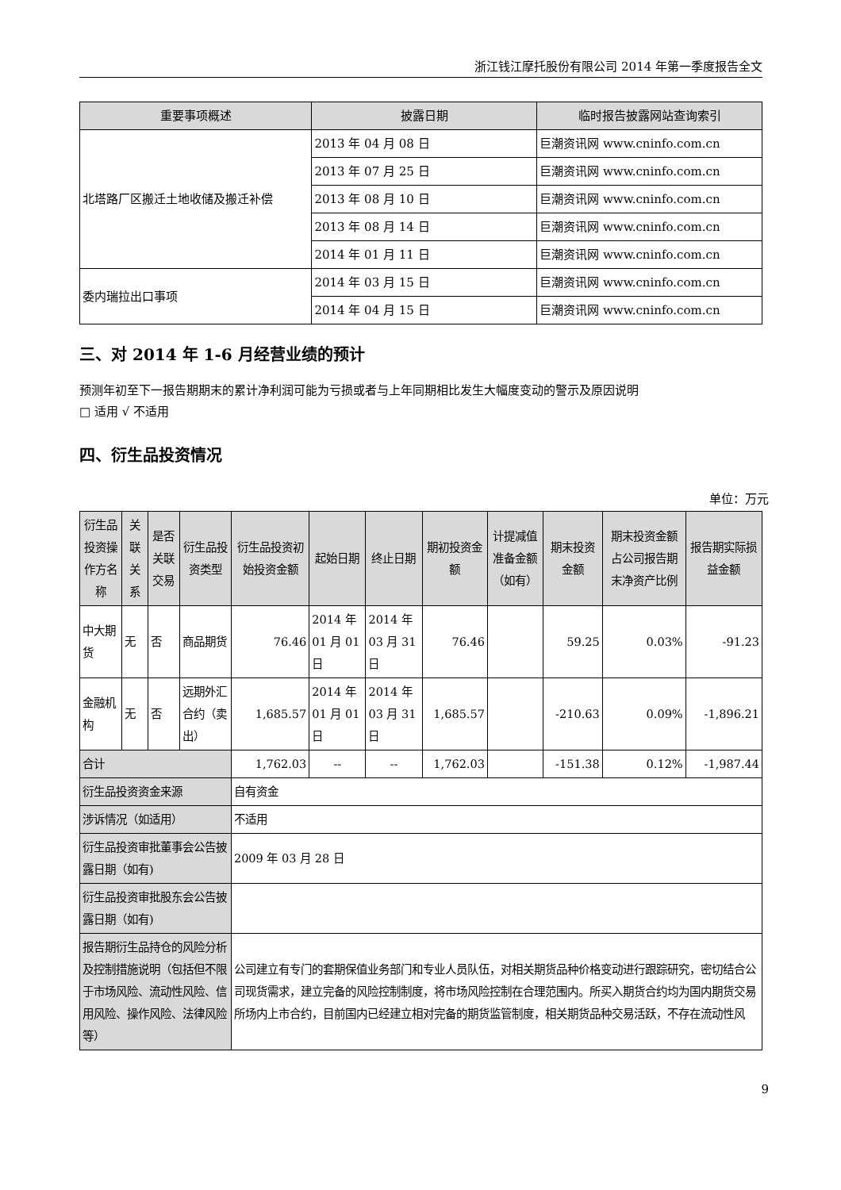浙江钱江摩托股份有限公司 2014 年第一季度报告全文
| 重要事项概述 | 披露日期 | 临时报告披露网站查询索引 |
| --- | --- | --- |
| 北塔路厂区搬迁土地收储及搬迁补偿 | 2013 年 04 月 08 日 | 巨潮资讯网 www.cninfo.com.cn |
| | 2013 年 07 月 25 日 | 巨潮资讯网 www.cninfo.com.cn |
| | 2013 年 08 月 10 日 | 巨潮资讯网 www.cninfo.com.cn |
| | 2013 年 08 月 14 日 | 巨潮资讯网 www.cninfo.com.cn |
| | 2014 年 01 月 11 日 | 巨潮资讯网 www.cninfo.com.cn |
| 委内瑞拉出口事项 | 2014 年 03 月 15 日 | 巨潮资讯网 www.cninfo.com.cn |
| | 2014 年 04 月 15 日 | 巨潮资讯网 www.cninfo.com.cn |
三、对 2014 年 1-6 月经营业绩的预计
预测年初至下一报告期期末的累计净利润可能为亏损或者与上年同期相比发生大幅度变动的警示及原因说明
□ 适用 √ 不适用
四、衍生品投资情况
单位：万元
| 衍生品投资操作方名称 | 关联关系 | 是否关联交易 | 衍生品投资类型 | 衍生品投资初始投资金额 | 起始日期 | 终止日期 | 期初投资金额 | 计提减值准备金额（如有） | 期末投资金额 | 期末投资金额占公司报告期末净资产比例 | 报告期实际损益金额 |
| --- | --- | --- | --- | --- | --- | --- | --- | --- | --- | --- | --- |
| 中大期货 | 无 | 否 | 商品期货 | 76.46 | 2014 年 01 月 01 日 | 2014 年 03 月 31 日 | 76.46 | | 59.25 | 0.03% | -91.23 |
| 金融机构 | 无 | 否 | 远期外汇合约（卖出） | 1,685.57 | 2014 年 01 月 01 日 | 2014 年 03 月 31 日 | 1,685.57 | | -210.63 | 0.09% | -1,896.21 |
| 合计 | | | | 1,762.03 | -- | -- | 1,762.03 | | -151.38 | 0.12% | -1,987.44 |
| 衍生品投资资金来源 | | | | 自有资金 | | | | | | | |
| 涉诉情况（如适用） | | | | 不适用 | | | | | | | |
| 衍生品投资审批董事会公告披露日期（如有) | | | | 2009 年 03 月 28 日 | | | | | | | |
| 衍生品投资审批股东会公告披露日期（如有) | | | | | | | | | | | |
| 报告期衍生品持仓的风险分析及控制措施说明（包括但不限于市场风险、流动性风险、信用风险、操作风险、法律风险等） | | | | 公司建立有专门的套期保值业务部门和专业人员队伍，对相关期货品种价格变动进行跟踪研究，密切结合公司现货需求，建立完备的风险控制制度，将市场风险控制在合理范围内。所买入期货合约均为国内期货交易所场内上市合约，目前国内已经建立相对完备的期货监管制度，相关期货品种交易活跃，不存在流动性风 | | | | | | | |
9